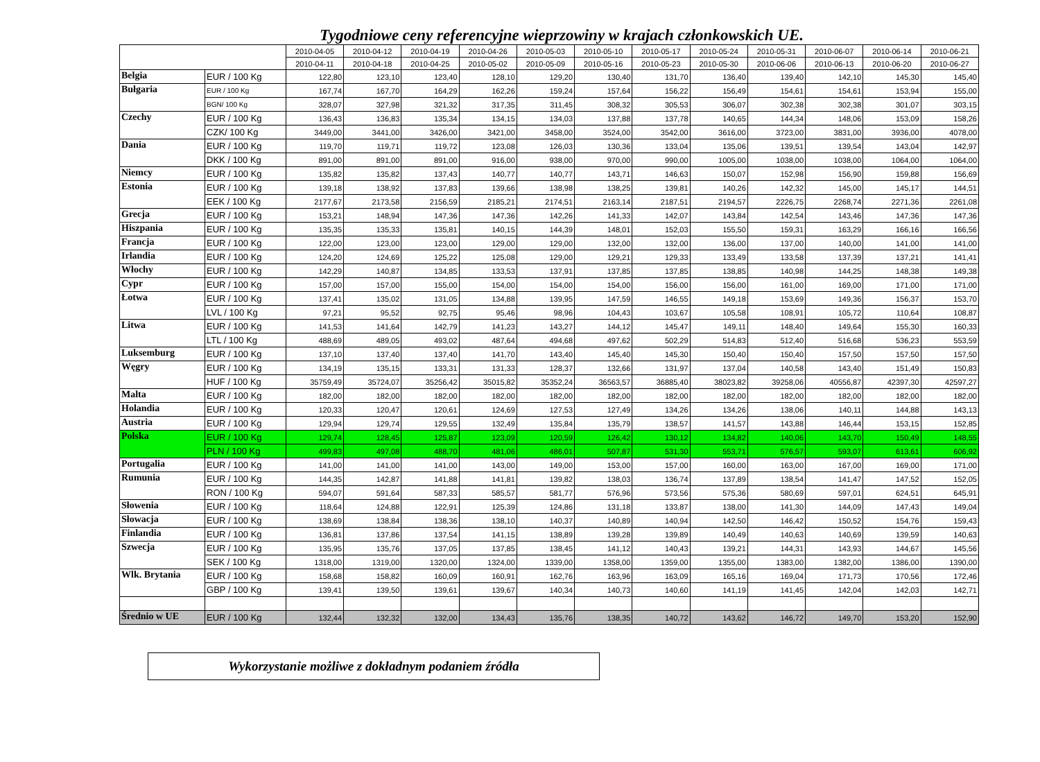Tygodniowe ceny referencyjne wieprzowiny w krajach członkowskich UE.
| | | 2010-04-05 | 2010-04-12 | 2010-04-19 | 2010-04-26 | 2010-05-03 | 2010-05-10 | 2010-05-17 | 2010-05-24 | 2010-05-31 | 2010-06-07 | 2010-06-14 | 2010-06-21 |
| --- | --- | --- | --- | --- | --- | --- | --- | --- | --- | --- | --- | --- | --- |
| | | 2010-04-11 | 2010-04-18 | 2010-04-25 | 2010-05-02 | 2010-05-09 | 2010-05-16 | 2010-05-23 | 2010-05-30 | 2010-06-06 | 2010-06-13 | 2010-06-20 | 2010-06-27 |
| Belgia | EUR / 100 Kg | 122,80 | 123,10 | 123,40 | 128,10 | 129,20 | 130,40 | 131,70 | 136,40 | 139,40 | 142,10 | 145,30 | 145,40 |
| Bułgaria | EUR / 100 Kg | 167,74 | 167,70 | 164,29 | 162,26 | 159,24 | 157,64 | 156,22 | 156,49 | 154,61 | 154,61 | 153,94 | 155,00 |
| | BGN/ 100 Kg | 328,07 | 327,98 | 321,32 | 317,35 | 311,45 | 308,32 | 305,53 | 306,07 | 302,38 | 302,38 | 301,07 | 303,15 |
| Czechy | EUR / 100 Kg | 136,43 | 136,83 | 135,34 | 134,15 | 134,03 | 137,88 | 137,78 | 140,65 | 144,34 | 148,06 | 153,09 | 158,26 |
| | CZK/ 100 Kg | 3449,00 | 3441,00 | 3426,00 | 3421,00 | 3458,00 | 3524,00 | 3542,00 | 3616,00 | 3723,00 | 3831,00 | 3936,00 | 4078,00 |
| Dania | EUR / 100 Kg | 119,70 | 119,71 | 119,72 | 123,08 | 126,03 | 130,36 | 133,04 | 135,06 | 139,51 | 139,54 | 143,04 | 142,97 |
| | DKK / 100 Kg | 891,00 | 891,00 | 891,00 | 916,00 | 938,00 | 970,00 | 990,00 | 1005,00 | 1038,00 | 1038,00 | 1064,00 | 1064,00 |
| Niemcy | EUR / 100 Kg | 135,82 | 135,82 | 137,43 | 140,77 | 140,77 | 143,71 | 146,63 | 150,07 | 152,98 | 156,90 | 159,88 | 156,69 |
| Estonia | EUR / 100 Kg | 139,18 | 138,92 | 137,83 | 139,66 | 138,98 | 138,25 | 139,81 | 140,26 | 142,32 | 145,00 | 145,17 | 144,51 |
| | EEK / 100 Kg | 2177,67 | 2173,58 | 2156,59 | 2185,21 | 2174,51 | 2163,14 | 2187,51 | 2194,57 | 2226,75 | 2268,74 | 2271,36 | 2261,08 |
| Grecja | EUR / 100 Kg | 153,21 | 148,94 | 147,36 | 147,36 | 142,26 | 141,33 | 142,07 | 143,84 | 142,54 | 143,46 | 147,36 | 147,36 |
| Hiszpania | EUR / 100 Kg | 135,35 | 135,33 | 135,81 | 140,15 | 144,39 | 148,01 | 152,03 | 155,50 | 159,31 | 163,29 | 166,16 | 166,56 |
| Francja | EUR / 100 Kg | 122,00 | 123,00 | 123,00 | 129,00 | 129,00 | 132,00 | 132,00 | 136,00 | 137,00 | 140,00 | 141,00 | 141,00 |
| Irlandia | EUR / 100 Kg | 124,20 | 124,69 | 125,22 | 125,08 | 129,00 | 129,21 | 129,33 | 133,49 | 133,58 | 137,39 | 137,21 | 141,41 |
| Włochy | EUR / 100 Kg | 142,29 | 140,87 | 134,85 | 133,53 | 137,91 | 137,85 | 137,85 | 138,85 | 140,98 | 144,25 | 148,38 | 149,38 |
| Cypr | EUR / 100 Kg | 157,00 | 157,00 | 155,00 | 154,00 | 154,00 | 154,00 | 156,00 | 156,00 | 161,00 | 169,00 | 171,00 | 171,00 |
| Łotwa | EUR / 100 Kg | 137,41 | 135,02 | 131,05 | 134,88 | 139,95 | 147,59 | 146,55 | 149,18 | 153,69 | 149,36 | 156,37 | 153,70 |
| | LVL / 100 Kg | 97,21 | 95,52 | 92,75 | 95,46 | 98,96 | 104,43 | 103,67 | 105,58 | 108,91 | 105,72 | 110,64 | 108,87 |
| Litwa | EUR / 100 Kg | 141,53 | 141,64 | 142,79 | 141,23 | 143,27 | 144,12 | 145,47 | 149,11 | 148,40 | 149,64 | 155,30 | 160,33 |
| | LTL / 100 Kg | 488,69 | 489,05 | 493,02 | 487,64 | 494,68 | 497,62 | 502,29 | 514,83 | 512,40 | 516,68 | 536,23 | 553,59 |
| Luksemburg | EUR / 100 Kg | 137,10 | 137,40 | 137,40 | 141,70 | 143,40 | 145,40 | 145,30 | 150,40 | 150,40 | 157,50 | 157,50 | 157,50 |
| Węgry | EUR / 100 Kg | 134,19 | 135,15 | 133,31 | 131,33 | 128,37 | 132,66 | 131,97 | 137,04 | 140,58 | 143,40 | 151,49 | 150,83 |
| | HUF / 100 Kg | 35759,49 | 35724,07 | 35256,42 | 35015,82 | 35352,24 | 36563,57 | 36885,40 | 38023,82 | 39258,06 | 40556,87 | 42397,30 | 42597,27 |
| Malta | EUR / 100 Kg | 182,00 | 182,00 | 182,00 | 182,00 | 182,00 | 182,00 | 182,00 | 182,00 | 182,00 | 182,00 | 182,00 | 182,00 |
| Holandia | EUR / 100 Kg | 120,33 | 120,47 | 120,61 | 124,69 | 127,53 | 127,49 | 134,26 | 134,26 | 138,06 | 140,11 | 144,88 | 143,13 |
| Austria | EUR / 100 Kg | 129,94 | 129,74 | 129,55 | 132,49 | 135,84 | 135,79 | 138,57 | 141,57 | 143,88 | 146,44 | 153,15 | 152,85 |
| Polska | EUR / 100 Kg | 129,74 | 128,45 | 125,87 | 123,09 | 120,59 | 126,42 | 130,12 | 134,82 | 140,06 | 143,70 | 150,49 | 148,55 |
| | PLN / 100 Kg | 499,83 | 497,08 | 488,70 | 481,06 | 486,01 | 507,87 | 531,30 | 553,71 | 576,57 | 593,07 | 613,61 | 606,92 |
| Portugalia | EUR / 100 Kg | 141,00 | 141,00 | 141,00 | 143,00 | 149,00 | 153,00 | 157,00 | 160,00 | 163,00 | 167,00 | 169,00 | 171,00 |
| Rumunia | EUR / 100 Kg | 144,35 | 142,87 | 141,88 | 141,81 | 139,82 | 138,03 | 136,74 | 137,89 | 138,54 | 141,47 | 147,52 | 152,05 |
| | RON / 100 Kg | 594,07 | 591,64 | 587,33 | 585,57 | 581,77 | 576,96 | 573,56 | 575,36 | 580,69 | 597,01 | 624,51 | 645,91 |
| Słowenia | EUR / 100 Kg | 118,64 | 124,88 | 122,91 | 125,39 | 124,86 | 131,18 | 133,87 | 138,00 | 141,30 | 144,09 | 147,43 | 149,04 |
| Słowacja | EUR / 100 Kg | 138,69 | 138,84 | 138,36 | 138,10 | 140,37 | 140,89 | 140,94 | 142,50 | 146,42 | 150,52 | 154,76 | 159,43 |
| Finlandia | EUR / 100 Kg | 136,81 | 137,86 | 137,54 | 141,15 | 138,89 | 139,28 | 139,89 | 140,49 | 140,63 | 140,69 | 139,59 | 140,63 |
| Szwecja | EUR / 100 Kg | 135,95 | 135,76 | 137,05 | 137,85 | 138,45 | 141,12 | 140,43 | 139,21 | 144,31 | 143,93 | 144,67 | 145,56 |
| | SEK / 100 Kg | 1318,00 | 1319,00 | 1320,00 | 1324,00 | 1339,00 | 1358,00 | 1359,00 | 1355,00 | 1383,00 | 1382,00 | 1386,00 | 1390,00 |
| Wlk. Brytania | EUR / 100 Kg | 158,68 | 158,82 | 160,09 | 160,91 | 162,76 | 163,96 | 163,09 | 165,16 | 169,04 | 171,73 | 170,56 | 172,46 |
| | GBP / 100 Kg | 139,41 | 139,50 | 139,61 | 139,67 | 140,34 | 140,73 | 140,60 | 141,19 | 141,45 | 142,04 | 142,03 | 142,71 |
| Średnio w UE | EUR / 100 Kg | 132,44 | 132,32 | 132,00 | 134,43 | 135,76 | 138,35 | 140,72 | 143,62 | 146,72 | 149,70 | 153,20 | 152,90 |
Wykorzystanie możliwe z dokładnym podaniem źródła